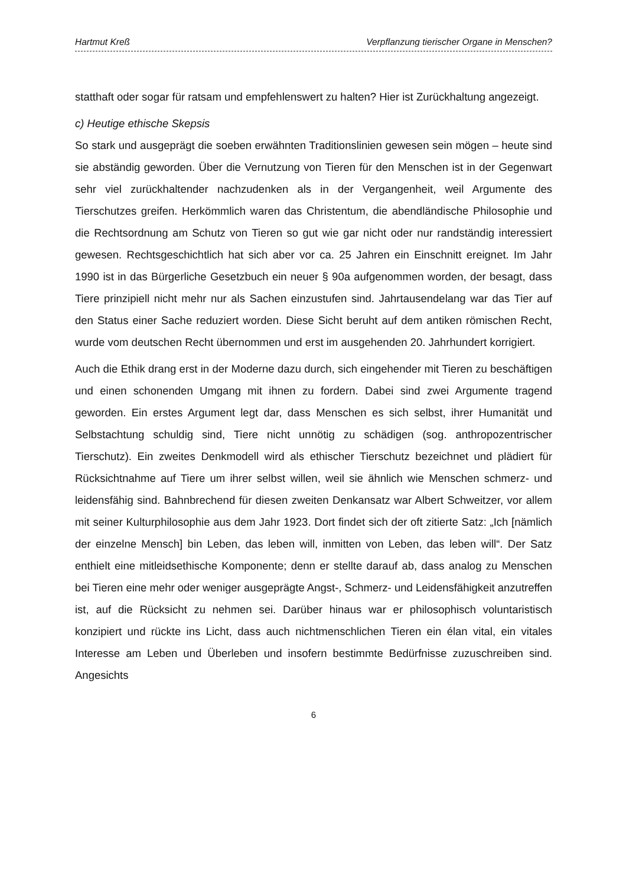Hartmut Kreß Verpflanzung tierischer Organe in Menschen?
statthaft oder sogar für ratsam und empfehlenswert zu halten? Hier ist Zurückhaltung angezeigt.
c) Heutige ethische Skepsis
So stark und ausgeprägt die soeben erwähnten Traditionslinien gewesen sein mögen – heute sind sie abständig geworden. Über die Vernutzung von Tieren für den Menschen ist in der Gegenwart sehr viel zurückhaltender nachzudenken als in der Vergangenheit, weil Argumente des Tierschutzes greifen. Herkömmlich waren das Christentum, die abendländische Philosophie und die Rechtsordnung am Schutz von Tieren so gut wie gar nicht oder nur randständig interessiert gewesen. Rechtsgeschichtlich hat sich aber vor ca. 25 Jahren ein Einschnitt ereignet. Im Jahr 1990 ist in das Bürgerliche Gesetzbuch ein neuer § 90a aufgenommen worden, der besagt, dass Tiere prinzipiell nicht mehr nur als Sachen einzustufen sind. Jahrtausendelang war das Tier auf den Status einer Sache reduziert worden. Diese Sicht beruht auf dem antiken römischen Recht, wurde vom deutschen Recht übernommen und erst im ausgehenden 20. Jahrhundert korrigiert.
Auch die Ethik drang erst in der Moderne dazu durch, sich eingehender mit Tieren zu beschäftigen und einen schonenden Umgang mit ihnen zu fordern. Dabei sind zwei Argumente tragend geworden. Ein erstes Argument legt dar, dass Menschen es sich selbst, ihrer Humanität und Selbstachtung schuldig sind, Tiere nicht unnötig zu schädigen (sog. anthropozentrischer Tierschutz). Ein zweites Denkmodell wird als ethischer Tierschutz bezeichnet und plädiert für Rücksichtnahme auf Tiere um ihrer selbst willen, weil sie ähnlich wie Menschen schmerz- und leidensfähig sind. Bahnbrechend für diesen zweiten Denkansatz war Albert Schweitzer, vor allem mit seiner Kulturphilosophie aus dem Jahr 1923. Dort findet sich der oft zitierte Satz: „Ich [nämlich der einzelne Mensch] bin Leben, das leben will, inmitten von Leben, das leben will“. Der Satz enthielt eine mitleidsethische Komponente; denn er stellte darauf ab, dass analog zu Menschen bei Tieren eine mehr oder weniger ausgeprägte Angst-, Schmerz- und Leidensfähigkeit anzutreffen ist, auf die Rücksicht zu nehmen sei. Darüber hinaus war er philosophisch voluntaristisch konzipiert und rückte ins Licht, dass auch nichtmenschlichen Tieren ein élan vital, ein vitales Interesse am Leben und Überleben und insofern bestimmte Bedürfnisse zuzuschreiben sind. Angesichts
6